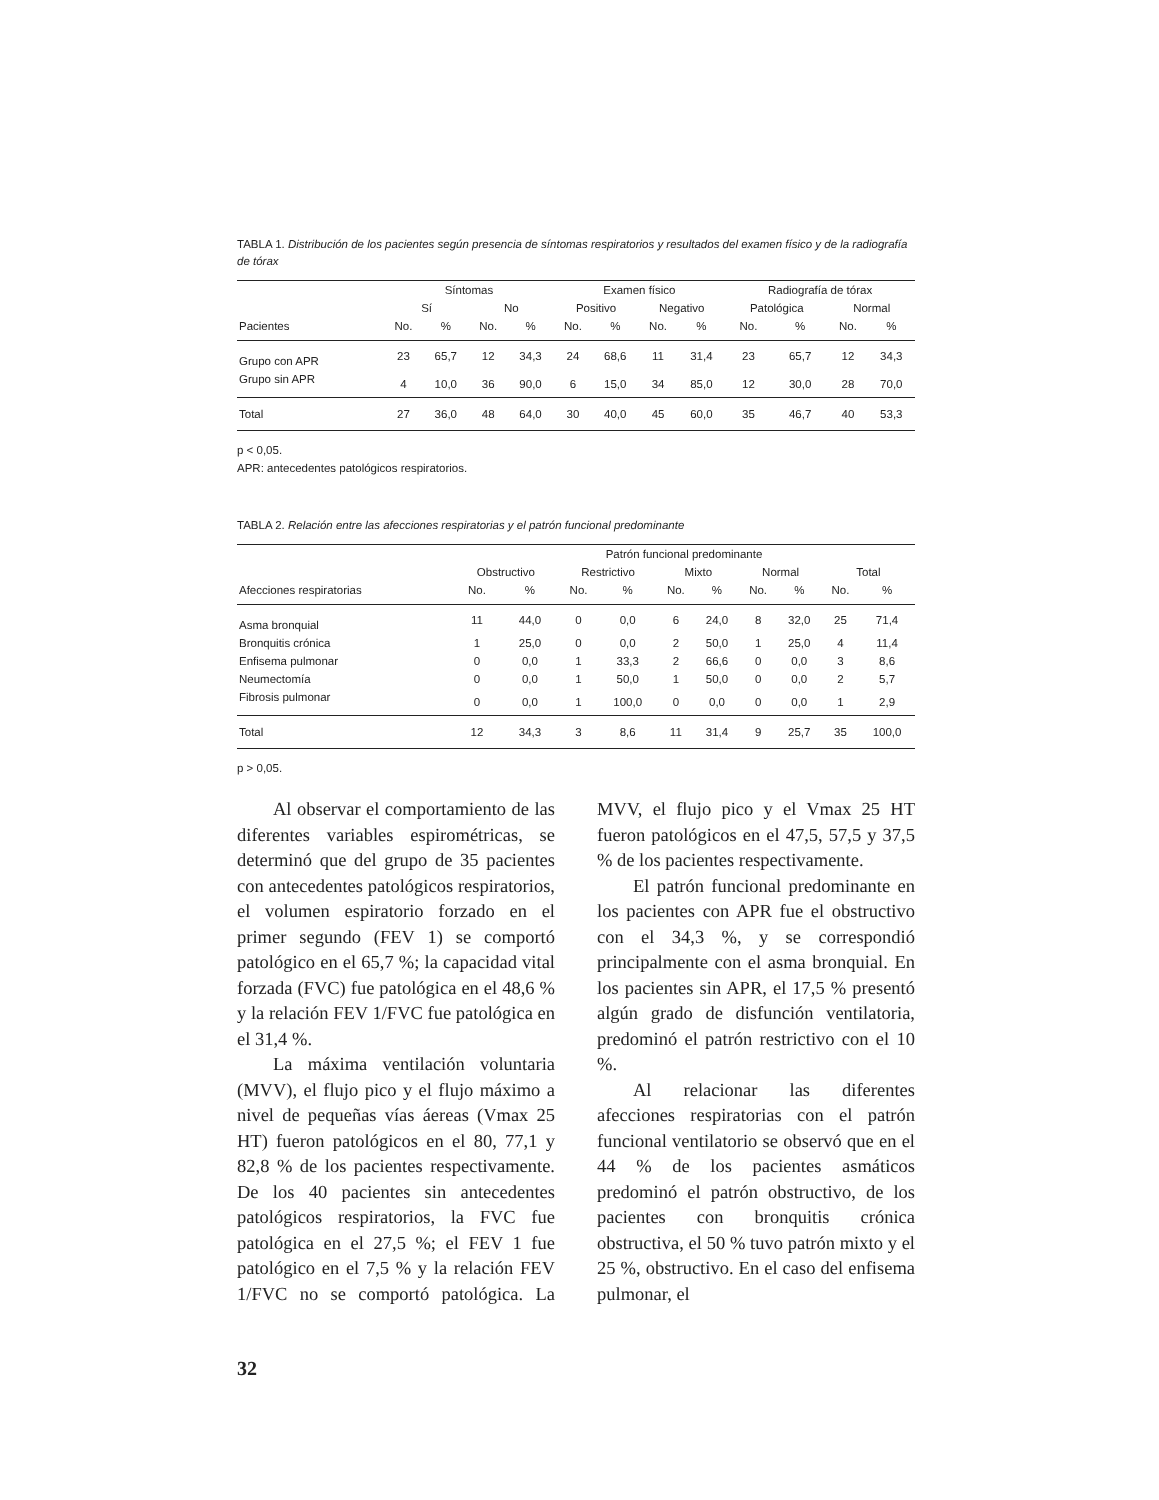TABLA 1. Distribución de los pacientes según presencia de síntomas respiratorios y resultados del examen físico y de la radiografía de tórax
| | Síntomas | | | | Examen físico | | | | Radiografía de tórax | | | |
| --- | --- | --- | --- | --- | --- | --- | --- | --- | --- | --- | --- | --- |
| | Sí | | No | | Positivo | | Negativo | | Patológica | | Normal | |
| Pacientes | No. | % | No. | % | No. | % | No. | % | No. | % | No. | % |
| Grupo con APR | 23 | 65,7 | 12 | 34,3 | 24 | 68,6 | 11 | 31,4 | 23 | 65,7 | 12 | 34,3 |
| Grupo sin APR | 4 | 10,0 | 36 | 90,0 | 6 | 15,0 | 34 | 85,0 | 12 | 30,0 | 28 | 70,0 |
| Total | 27 | 36,0 | 48 | 64,0 | 30 | 40,0 | 45 | 60,0 | 35 | 46,7 | 40 | 53,3 |
p < 0,05.
APR: antecedentes patológicos respiratorios.
TABLA 2. Relación entre las afecciones respiratorias y el patrón funcional predominante
| | Patrón funcional predominante | | | | | | | | | |
| --- | --- | --- | --- | --- | --- | --- | --- | --- | --- | --- |
| | Obstructivo | | Restrictivo | | Mixto | | Normal | | Total | |
| Afecciones respiratorias | No. | % | No. | % | No. | % | No. | % | No. | % |
| Asma bronquial | 11 | 44,0 | 0 | 0,0 | 6 | 24,0 | 8 | 32,0 | 25 | 71,4 |
| Bronquitis crónica | 1 | 25,0 | 0 | 0,0 | 2 | 50,0 | 1 | 25,0 | 4 | 11,4 |
| Enfisema pulmonar | 0 | 0,0 | 1 | 33,3 | 2 | 66,6 | 0 | 0,0 | 3 | 8,6 |
| Neumectomía | 0 | 0,0 | 1 | 50,0 | 1 | 50,0 | 0 | 0,0 | 2 | 5,7 |
| Fibrosis pulmonar | 0 | 0,0 | 1 | 100,0 | 0 | 0,0 | 0 | 0,0 | 1 | 2,9 |
| Total | 12 | 34,3 | 3 | 8,6 | 11 | 31,4 | 9 | 25,7 | 35 | 100,0 |
p > 0,05.
Al observar el comportamiento de las diferentes variables espirométricas, se determinó que del grupo de 35 pacientes con antecedentes patológicos respiratorios, el volumen espiratorio forzado en el primer segundo (FEV 1) se comportó patológico en el 65,7 %; la capacidad vital forzada (FVC) fue patológica en el 48,6 % y la relación FEV 1/FVC fue patológica en el 31,4 %.
La máxima ventilación voluntaria (MVV), el flujo pico y el flujo máximo a nivel de pequeñas vías áereas (Vmax 25 HT) fueron patológicos en el 80, 77,1 y 82,8 % de los pacientes respectivamente. De los 40 pacientes sin antecedentes patológicos respiratorios, la FVC fue patológica en el 27,5 %; el FEV 1 fue patológico en el 7,5 % y la relación FEV 1/FVC no se comportó patológica. La MVV, el flujo pico y el Vmax 25 HT fueron patológicos en el 47,5, 57,5 y 37,5 % de los pacientes respectivamente.
El patrón funcional predominante en los pacientes con APR fue el obstructivo con el 34,3 %, y se correspondió principalmente con el asma bronquial. En los pacientes sin APR, el 17,5 % presentó algún grado de disfunción ventilatoria, predominó el patrón restrictivo con el 10 %.
Al relacionar las diferentes afecciones respiratorias con el patrón funcional ventilatorio se observó que en el 44 % de los pacientes asmáticos predominó el patrón obstructivo, de los pacientes con bronquitis crónica obstructiva, el 50 % tuvo patrón mixto y el 25 %, obstructivo. En el caso del enfisema pulmonar, el
32